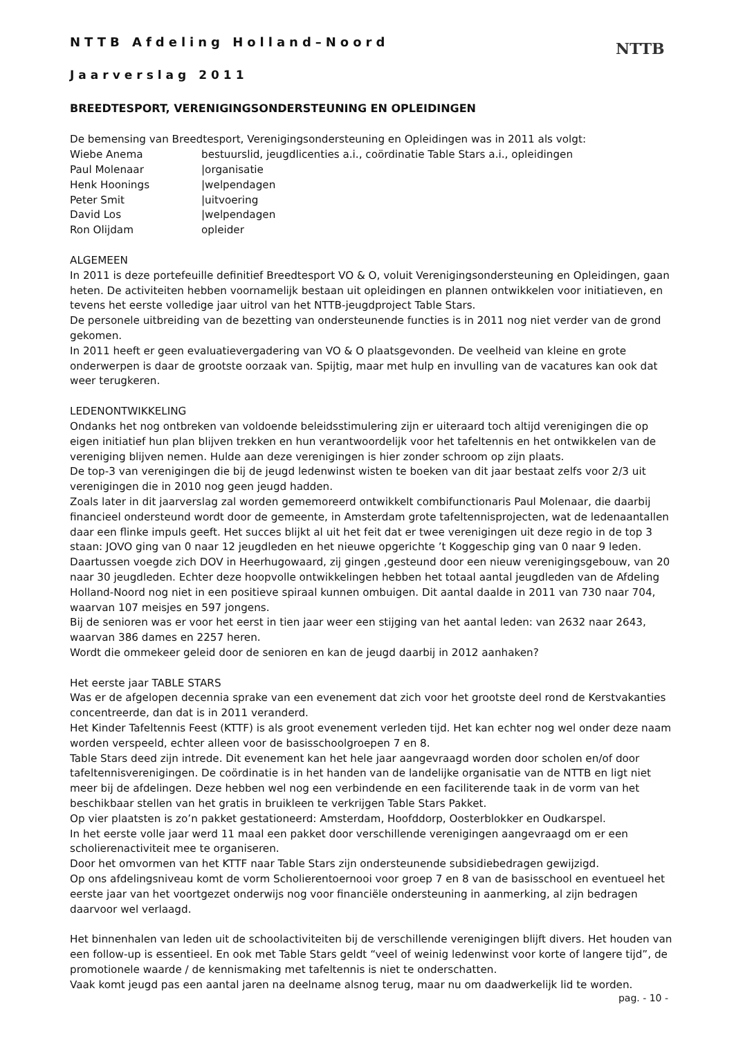NTTB
NTTB Afdeling Holland–Noord
Jaarverslag 2011
BREEDTESPORT, VERENIGINGSONDERSTEUNING EN OPLEIDINGEN
De bemensing van Breedtesport, Verenigingsondersteuning en Opleidingen was in 2011 als volgt:
Wiebe Anema bestuurslid, jeugdlicenties a.i., coördinatie Table Stars a.i., opleidingen
Paul Molenaar |organisatie
Henk Hoonings |welpendagen
Peter Smit |uitvoering
David Los |welpendagen
Ron Olijdam opleider
ALGEMEEN
In 2011 is deze portefeuille definitief Breedtesport VO & O, voluit Verenigingsondersteuning en Opleidingen, gaan heten. De activiteiten hebben voornamelijk bestaan uit opleidingen en plannen ontwikkelen voor initiatieven, en tevens het eerste volledige jaar uitrol van het NTTB-jeugdproject Table Stars.
De personele uitbreiding van de bezetting van ondersteunende functies is in 2011 nog niet verder van de grond gekomen.
In 2011 heeft er geen evaluatievergadering van VO & O plaatsgevonden. De veelheid van kleine en grote onderwerpen is daar de grootste oorzaak van. Spijtig, maar met hulp en invulling van de vacatures kan ook dat weer terugkeren.
LEDENONTWIKKELING
Ondanks het nog ontbreken van voldoende beleidsstimulering zijn er uiteraard toch altijd verenigingen die op eigen initiatief hun plan blijven trekken en hun verantwoordelijk voor het tafeltennis en het ontwikkelen van de vereniging blijven nemen. Hulde aan deze verenigingen is hier zonder schroom op zijn plaats.
De top-3 van verenigingen die bij de jeugd ledenwinst wisten te boeken van dit jaar bestaat zelfs voor 2/3 uit verenigingen die in 2010 nog geen jeugd hadden.
Zoals later in dit jaarverslag zal worden gememoreerd ontwikkelt combifunctionaris Paul Molenaar, die daarbij financieel ondersteund wordt door de gemeente, in Amsterdam grote tafeltennisprojecten, wat de ledenaantallen daar een flinke impuls geeft. Het succes blijkt al uit het feit dat er twee verenigingen uit deze regio in de top 3 staan: JOVO ging van 0 naar 12 jeugdleden en het nieuwe opgerichte ’t Koggeschip ging van 0 naar 9 leden. Daartussen voegde zich DOV in Heerhugowaard, zij gingen ,gesteund door een nieuw verenigingsgebouw, van 20 naar 30 jeugdleden. Echter deze hoopvolle ontwikkelingen hebben het totaal aantal jeugdleden van de Afdeling Holland-Noord nog niet in een positieve spiraal kunnen ombuigen. Dit aantal daalde in 2011 van 730 naar 704, waarvan 107 meisjes en 597 jongens.
Bij de senioren was er voor het eerst in tien jaar weer een stijging van het aantal leden: van 2632 naar 2643, waarvan 386 dames en 2257 heren.
Wordt die ommekeer geleid door de senioren en kan de jeugd daarbij in 2012 aanhaken?
Het eerste jaar TABLE STARS
Was er de afgelopen decennia sprake van een evenement dat zich voor het grootste deel rond de Kerstvakanties concentreerde, dan dat is in 2011 veranderd.
Het Kinder Tafeltennis Feest (KTTF) is als groot evenement verleden tijd. Het kan echter nog wel onder deze naam worden verspeeld, echter alleen voor de basisschoolgroepen 7 en 8.
Table Stars deed zijn intrede. Dit evenement kan het hele jaar aangevraagd worden door scholen en/of door tafeltennisverenigingen. De coördinatie is in het handen van de landelijke organisatie van de NTTB en ligt niet meer bij de afdelingen. Deze hebben wel nog een verbindende en een faciliterende taak in de vorm van het beschikbaar stellen van het gratis in bruikleen te verkrijgen Table Stars Pakket.
Op vier plaatsten is zo’n pakket gestationeerd: Amsterdam, Hoofddorp, Oosterblokker en Oudkarspel.
In het eerste volle jaar werd 11 maal een pakket door verschillende verenigingen aangevraagd om er een scholierenactiviteit mee te organiseren.
Door het omvormen van het KTTF naar Table Stars zijn ondersteunende subsidiebedragen gewijzigd.
Op ons afdelingsniveau komt de vorm Scholierentoernooi voor groep 7 en 8 van de basisschool en eventueel het eerste jaar van het voortgezet onderwijs nog voor financiële ondersteuning in aanmerking, al zijn bedragen daarvoor wel verlaagd.
Het binnenhalen van leden uit de schoolactiviteiten bij de verschillende verenigingen blijft divers. Het houden van een follow-up is essentieel. En ook met Table Stars geldt “veel of weinig ledenwinst voor korte of langere tijd”, de promotionele waarde / de kennismaking met tafeltennis is niet te onderschatten.
Vaak komt jeugd pas een aantal jaren na deelname alsnog terug, maar nu om daadwerkelijk lid te worden.
pag. - 10 -